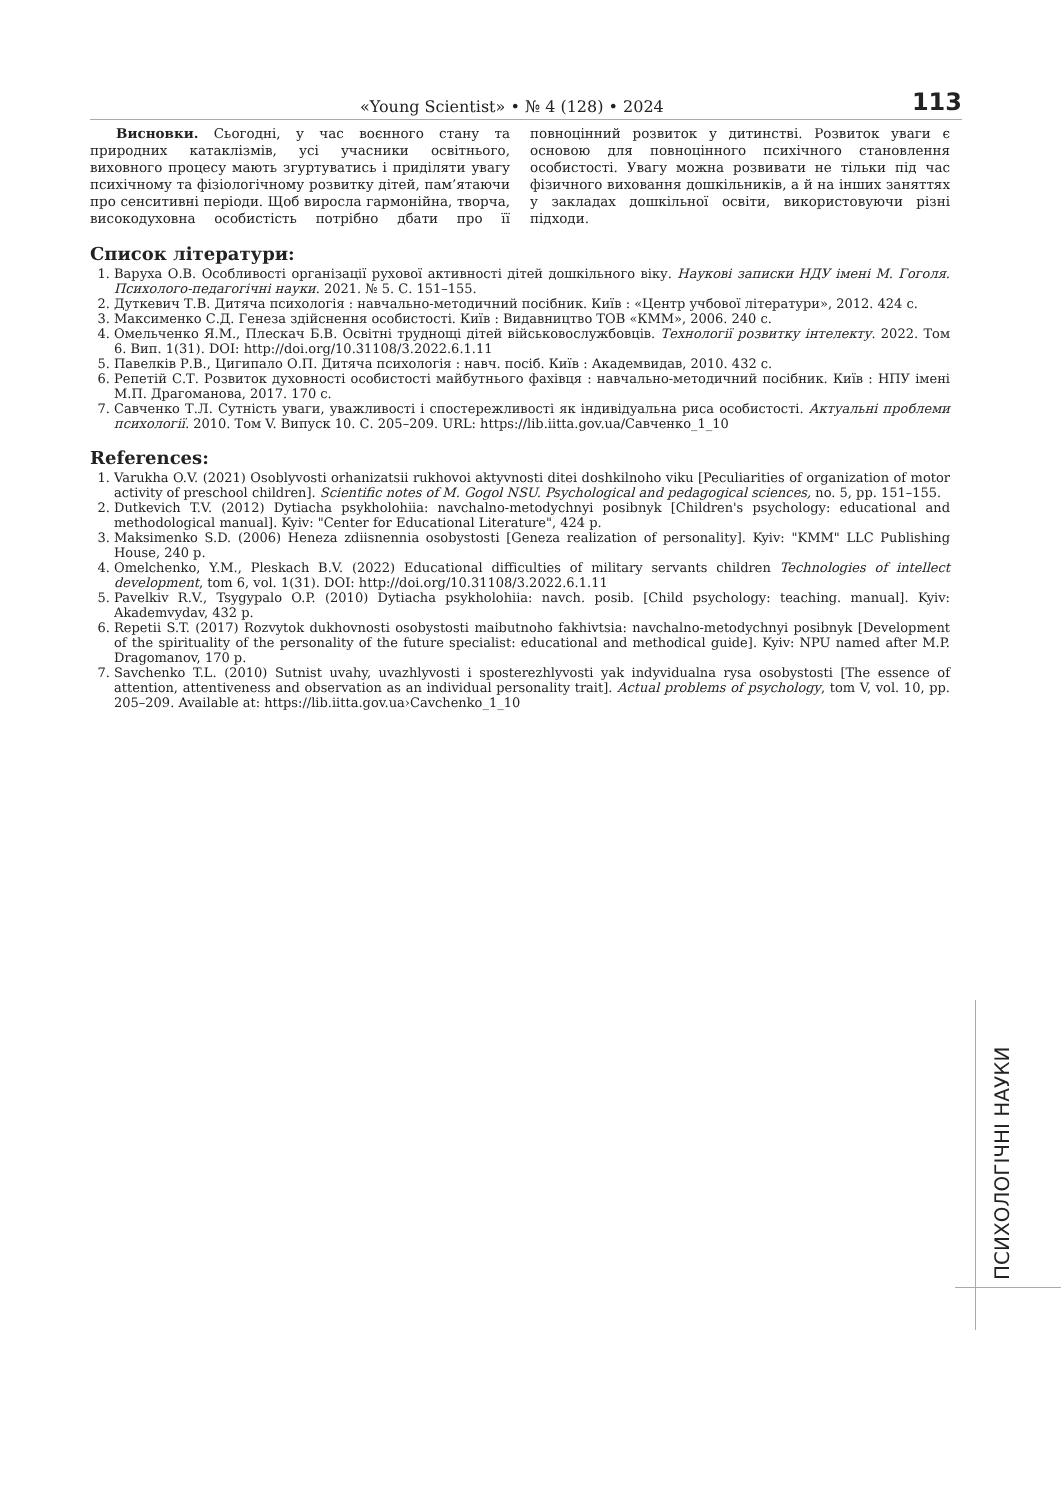«Young Scientist» • № 4 (128) • 2024 113
Висновки. Сьогодні, у час воєнного стану та природних катаклізмів, усі учасники освітнього, виховного процесу мають згуртуватись і приділяти увагу психічному та фізіологічному розвитку дітей, пам’ятаючи про сенситивні періоди. Щоб виросла гармонійна, творча, високодуховна особистість потрібно дбати про її повноцінний розвиток у дитинстві. Розвиток уваги є основою для повноцінного психічного становлення особистості. Увагу можна розвивати не тільки під час фізичного виховання дошкільників, а й на інших заняттях у закладах дошкільної освіти, використовуючи різні підходи.
Список літератури:
1. Варуха О.В. Особливості організації рухової активності дітей дошкільного віку. Наукові записки НДУ імені М. Гоголя. Психолого-педагогічні науки. 2021. № 5. С. 151–155.
2. Дуткевич Т.В. Дитяча психологія : навчально-методичний посібник. Київ : «Центр учбової літератури», 2012. 424 с.
3. Максименко С.Д. Генеза здійснення особистості. Київ : Видавництво ТОВ «КММ», 2006. 240 с.
4. Омельченко Я.М., Плескач Б.В. Освітні труднощі дітей військовослужбовців. Технології розвитку інтелекту. 2022. Том 6. Вип. 1(31). DOI: http://doi.org/10.31108/3.2022.6.1.11
5. Павелків Р.В., Цигипало О.П. Дитяча психологія : навч. посіб. Київ : Академвидав, 2010. 432 с.
6. Репетій С.Т. Розвиток духовності особистості майбутнього фахівця : навчально-методичний посібник. Київ : НПУ імені М.П. Драгоманова, 2017. 170 с.
7. Савченко Т.Л. Сутність уваги, уважливості і спостережливості як індивідуальна риса особистості. Актуальні проблеми психології. 2010. Том V. Випуск 10. С. 205–209. URL: https://lib.iitta.gov.ua/Савченко_1_10
References:
1. Varukha O.V. (2021) Osoblyvosti orhanizatsii rukhovoi aktyvnosti ditei doshkilnoho viku [Peculiarities of organization of motor activity of preschool children]. Scientific notes of M. Gogol NSU. Psychological and pedagogical sciences, no. 5, pp. 151–155.
2. Dutkevich T.V. (2012) Dytiacha psykholohiia: navchalno-metodychnyi posibnyk [Children's psychology: educational and methodological manual]. Kyiv: "Center for Educational Literature", 424 p.
3. Maksimenko S.D. (2006) Heneza zdiisnennia osobystosti [Geneza realization of personality]. Kyiv: "KMM" LLC Publishing House, 240 p.
4. Omelchenko, Y.M., Pleskach B.V. (2022) Educational difficulties of military servants children Technologies of intellect development, tom 6, vol. 1(31). DOI: http://doi.org/10.31108/3.2022.6.1.11
5. Pavelkiv R.V., Tsygypalo O.P. (2010) Dytiacha psykholohiia: navch. posib. [Child psychology: teaching. manual]. Kyiv: Akademvydav, 432 p.
6. Repetii S.T. (2017) Rozvytok dukhovnosti osobystosti maibutnoho fakhivtsia: navchalno-metodychnyi posibnyk [Development of the spirituality of the personality of the future specialist: educational and methodical guide]. Kyiv: NPU named after M.P. Dragomanov, 170 p.
7. Savchenko T.L. (2010) Sutnist uvahy, uvazhlyvosti i sposterezhlyvosti yak indyvidualna rysa osobystosti [The essence of attention, attentiveness and observation as an individual personality trait]. Actual problems of psychology, tom V, vol. 10, pp. 205–209. Available at: https://lib.iitta.gov.ua›Cavchenko_1_10
ПСИХОЛОГІЧНІ НАУКИ